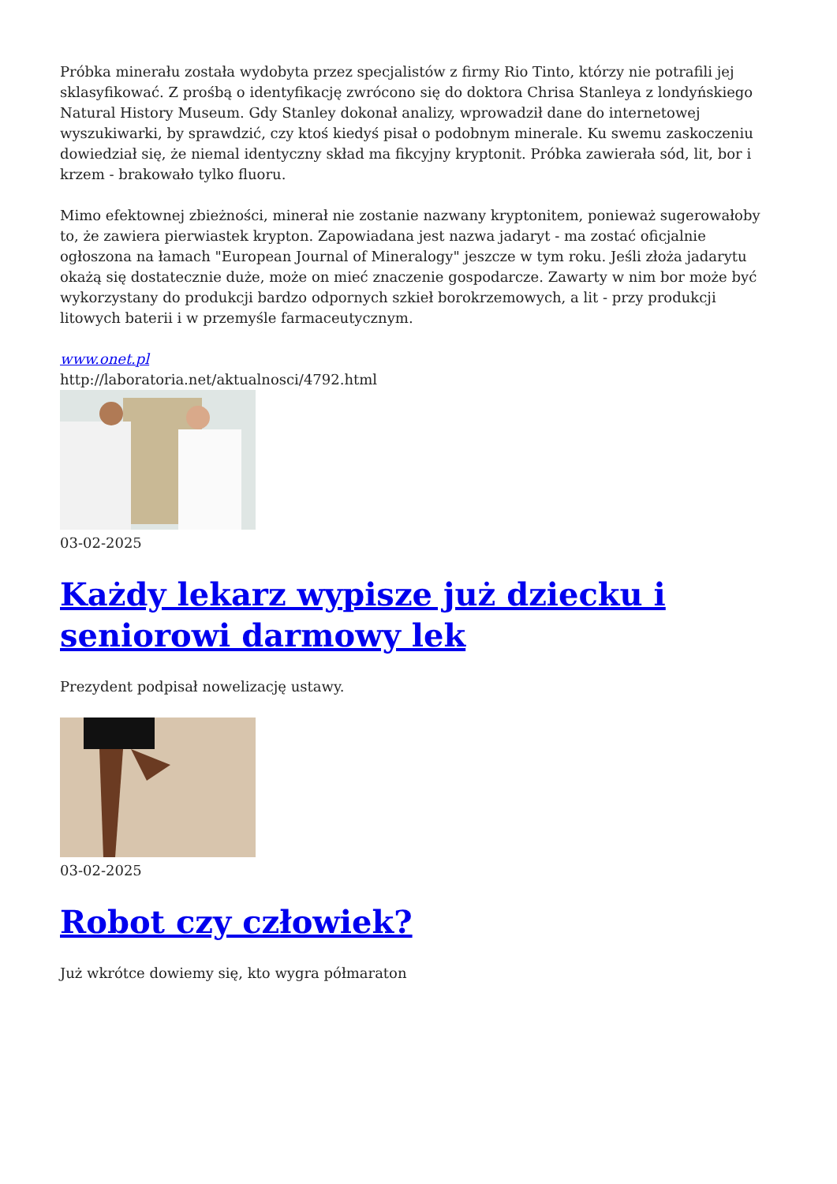Próbka minerału została wydobyta przez specjalistów z firmy Rio Tinto, którzy nie potrafili jej sklasyfikować. Z prośbą o identyfikację zwrócono się do doktora Chrisa Stanleya z londyńskiego Natural History Museum. Gdy Stanley dokonał analizy, wprowadził dane do internetowej wyszukiwarki, by sprawdzić, czy ktoś kiedyś pisał o podobnym minerale. Ku swemu zaskoczeniu dowiedział się, że niemal identyczny skład ma fikcyjny kryptonit. Próbka zawierała sód, lit, bor i krzem - brakowało tylko fluoru.
Mimo efektownej zbieżności, minerał nie zostanie nazwany kryptonitem, ponieważ sugerowałoby to, że zawiera pierwiastek krypton. Zapowiadana jest nazwa jadaryt - ma zostać oficjalnie ogłoszona na łamach "European Journal of Mineralogy" jeszcze w tym roku. Jeśli złoża jadarytu okażą się dostatecznie duże, może on mieć znaczenie gospodarcze. Zawarty w nim bor może być wykorzystany do produkcji bardzo odpornych szkieł borokrzemowych, a lit - przy produkcji litowych baterii i w przemyśle farmaceutycznym.
www.onet.pl
http://laboratoria.net/aktualnosci/4792.html
03-02-2025
Każdy lekarz wypisze już dziecku i seniorowi darmowy lek
Prezydent podpisał nowelizację ustawy.
03-02-2025
Robot czy człowiek?
Już wkrótce dowiemy się, kto wygra półmaraton